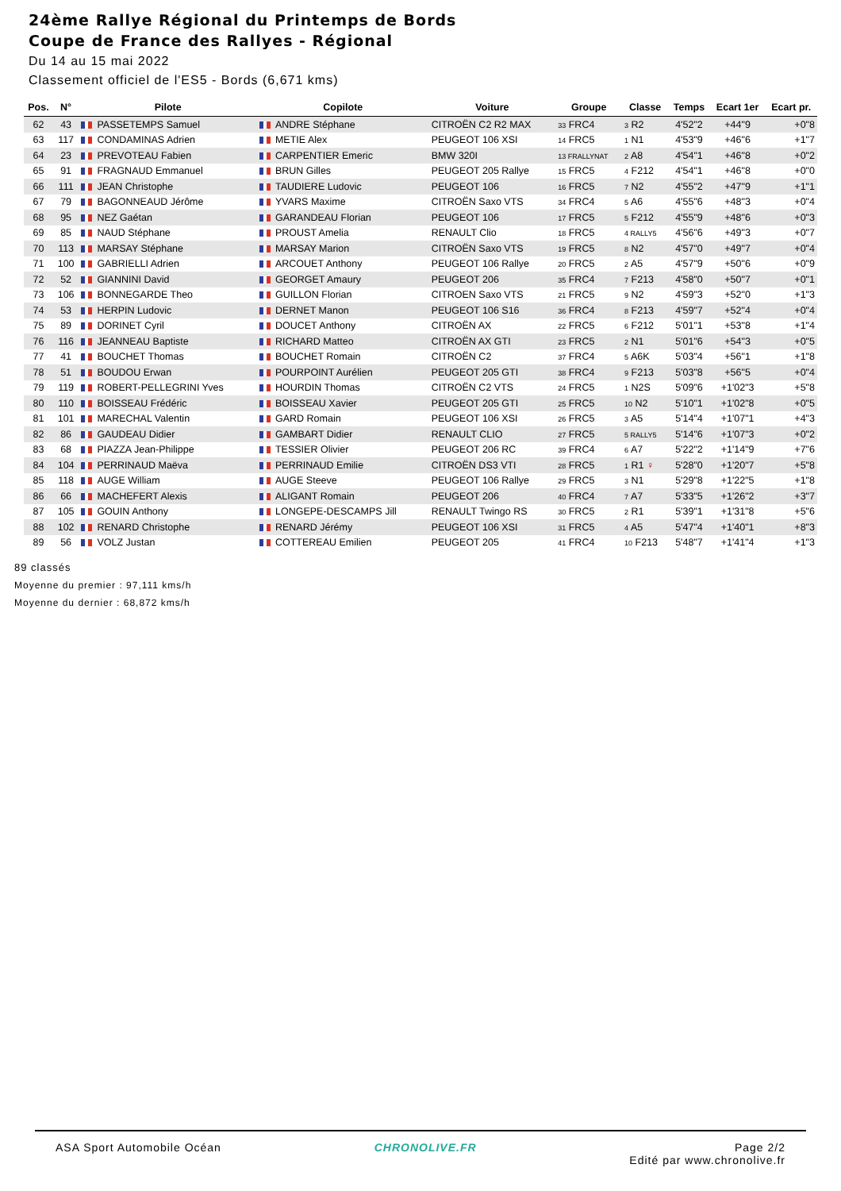24ème Rallye Régional du Printemps de Bords
Coupe de France des Rallyes - Régional
Du 14 au 15 mai 2022
Classement officiel de l'ES5 - Bords (6,671 kms)
| Pos. | N° | Pilote | Copilote | Voiture | Groupe | Classe | Temps | Ecart 1er | Ecart pr. |
| --- | --- | --- | --- | --- | --- | --- | --- | --- | --- |
| 62 | 43 | PASSETEMPS Samuel | ANDRE Stéphane | CITROËN C2 R2 MAX | 33 FRC4 | 3 R2 | 4'52"2 | +44"9 | +0"8 |
| 63 | 117 | CONDAMINAS Adrien | METIE Alex | PEUGEOT 106 XSI | 14 FRC5 | 1 N1 | 4'53"9 | +46"6 | +1"7 |
| 64 | 23 | PREVOTEAU Fabien | CARPENTIER Emeric | BMW 320I | 13 FRALLYNAT | 2 A8 | 4'54"1 | +46"8 | +0"2 |
| 65 | 91 | FRAGNAUD Emmanuel | BRUN Gilles | PEUGEOT 205 Rallye | 15 FRC5 | 4 F212 | 4'54"1 | +46"8 | +0"0 |
| 66 | 111 | JEAN Christophe | TAUDIERE Ludovic | PEUGEOT 106 | 16 FRC5 | 7 N2 | 4'55"2 | +47"9 | +1"1 |
| 67 | 79 | BAGONNEAUD Jérôme | YVARS Maxime | CITROËN Saxo VTS | 34 FRC4 | 5 A6 | 4'55"6 | +48"3 | +0"4 |
| 68 | 95 | NEZ Gaétan | GARANDEAU Florian | PEUGEOT 106 | 17 FRC5 | 5 F212 | 4'55"9 | +48"6 | +0"3 |
| 69 | 85 | NAUD Stéphane | PROUST Amelia | RENAULT Clio | 18 FRC5 | 4 RALLY5 | 4'56"6 | +49"3 | +0"7 |
| 70 | 113 | MARSAY Stéphane | MARSAY Marion | CITROËN Saxo VTS | 19 FRC5 | 8 N2 | 4'57"0 | +49"7 | +0"4 |
| 71 | 100 | GABRIELLI Adrien | ARCOUET Anthony | PEUGEOT 106 Rallye | 20 FRC5 | 2 A5 | 4'57"9 | +50"6 | +0"9 |
| 72 | 52 | GIANNINI David | GEORGET Amaury | PEUGEOT 206 | 35 FRC4 | 7 F213 | 4'58"0 | +50"7 | +0"1 |
| 73 | 106 | BONNEGARDE Theo | GUILLON Florian | CITROEN Saxo VTS | 21 FRC5 | 9 N2 | 4'59"3 | +52"0 | +1"3 |
| 74 | 53 | HERPIN Ludovic | DERNET Manon | PEUGEOT 106 S16 | 36 FRC4 | 8 F213 | 4'59"7 | +52"4 | +0"4 |
| 75 | 89 | DORINET Cyril | DOUCET Anthony | CITROËN AX | 22 FRC5 | 6 F212 | 5'01"1 | +53"8 | +1"4 |
| 76 | 116 | JEANNEAU Baptiste | RICHARD Matteo | CITROËN AX GTI | 23 FRC5 | 2 N1 | 5'01"6 | +54"3 | +0"5 |
| 77 | 41 | BOUCHET Thomas | BOUCHET Romain | CITROËN C2 | 37 FRC4 | 5 A6K | 5'03"4 | +56"1 | +1"8 |
| 78 | 51 | BOUDOU Erwan | POURPOINT Aurélien | PEUGEOT 205 GTI | 38 FRC4 | 9 F213 | 5'03"8 | +56"5 | +0"4 |
| 79 | 119 | ROBERT-PELLEGRINI Yves | HOURDIN Thomas | CITROËN C2 VTS | 24 FRC5 | 1 N2S | 5'09"6 | +1'02"3 | +5"8 |
| 80 | 110 | BOISSEAU Frédéric | BOISSEAU Xavier | PEUGEOT 205 GTI | 25 FRC5 | 10 N2 | 5'10"1 | +1'02"8 | +0"5 |
| 81 | 101 | MARECHAL Valentin | GARD Romain | PEUGEOT 106 XSI | 26 FRC5 | 3 A5 | 5'14"4 | +1'07"1 | +4"3 |
| 82 | 86 | GAUDEAU Didier | GAMBART Didier | RENAULT CLIO | 27 FRC5 | 5 RALLY5 | 5'14"6 | +1'07"3 | +0"2 |
| 83 | 68 | PIAZZA Jean-Philippe | TESSIER Olivier | PEUGEOT 206 RC | 39 FRC4 | 6 A7 | 5'22"2 | +1'14"9 | +7"6 |
| 84 | 104 | PERRINAUD Maëva | PERRINAUD Emilie | CITROËN DS3 VTI | 28 FRC5 | 1 R1 ♀ | 5'28"0 | +1'20"7 | +5"8 |
| 85 | 118 | AUGE William | AUGE Steeve | PEUGEOT 106 Rallye | 29 FRC5 | 3 N1 | 5'29"8 | +1'22"5 | +1"8 |
| 86 | 66 | MACHEFERT Alexis | ALIGANT Romain | PEUGEOT 206 | 40 FRC4 | 7 A7 | 5'33"5 | +1'26"2 | +3"7 |
| 87 | 105 | GOUIN Anthony | LONGEPE-DESCAMPS Jill | RENAULT Twingo RS | 30 FRC5 | 2 R1 | 5'39"1 | +1'31"8 | +5"6 |
| 88 | 102 | RENARD Christophe | RENARD Jérémy | PEUGEOT 106 XSI | 31 FRC5 | 4 A5 | 5'47"4 | +1'40"1 | +8"3 |
| 89 | 56 | VOLZ Justan | COTTEREAU Emilien | PEUGEOT 205 | 41 FRC4 | 10 F213 | 5'48"7 | +1'41"4 | +1"3 |
89 classés
Moyenne du premier : 97,111 kms/h
Moyenne du dernier : 68,872 kms/h
ASA Sport Automobile Océan CHRONOLIVE.FR Page 2/2
Edité par www.chronolive.fr